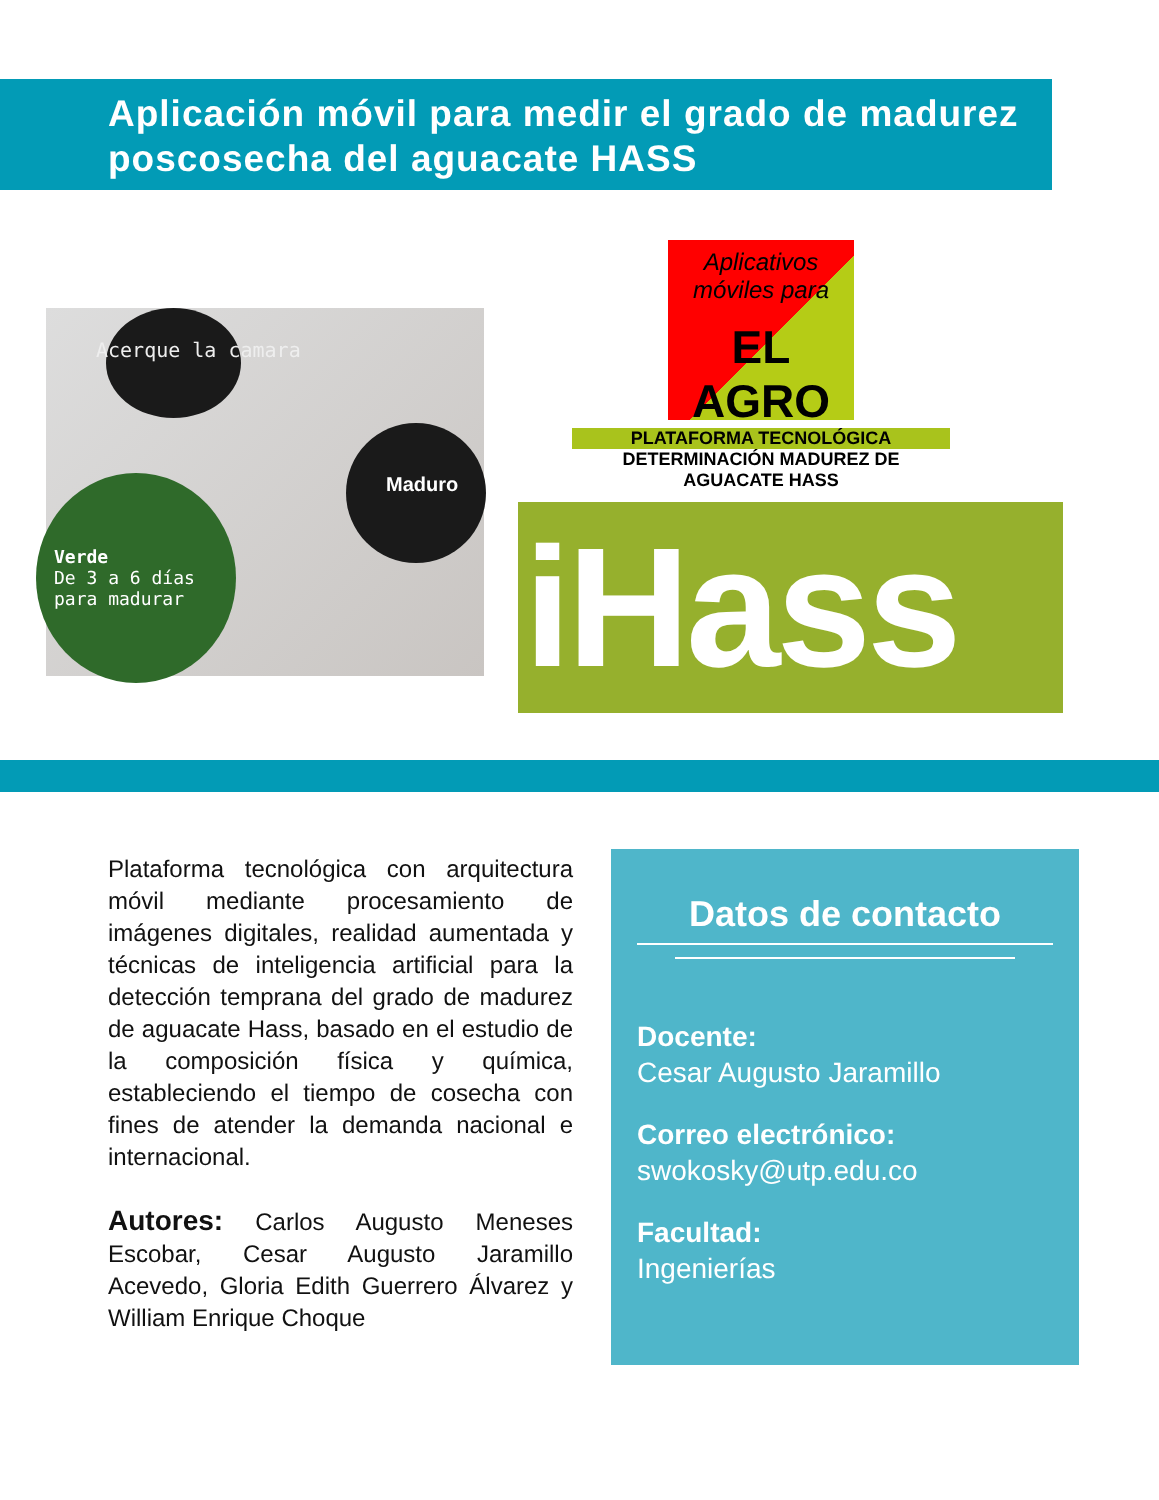Aplicación móvil para medir el grado de madurez poscosecha del aguacate HASS
Acerque la camara
Maduro
Verde
De 3 a 6 días
para madurar
Aplicativos
móviles para
EL AGRO
PLATAFORMA TECNOLÓGICA
DETERMINACIÓN MADUREZ DE AGUACATE HASS
iHass
Plataforma tecnológica con arquitectura móvil mediante procesamiento de imágenes digitales, realidad aumentada y técnicas de inteligencia artificial para la detección temprana del grado de madurez de aguacate Hass, basado en el estudio de la composición física y química, estableciendo el tiempo de cosecha con fines de atender la demanda nacional e internacional.
Autores: Carlos Augusto Meneses Escobar, Cesar Augusto Jaramillo Acevedo, Gloria Edith Guerrero Álvarez y William Enrique Choque
Datos de contacto
Docente:
Cesar Augusto Jaramillo
Correo electrónico:
swokosky@utp.edu.co
Facultad:
Ingenierías